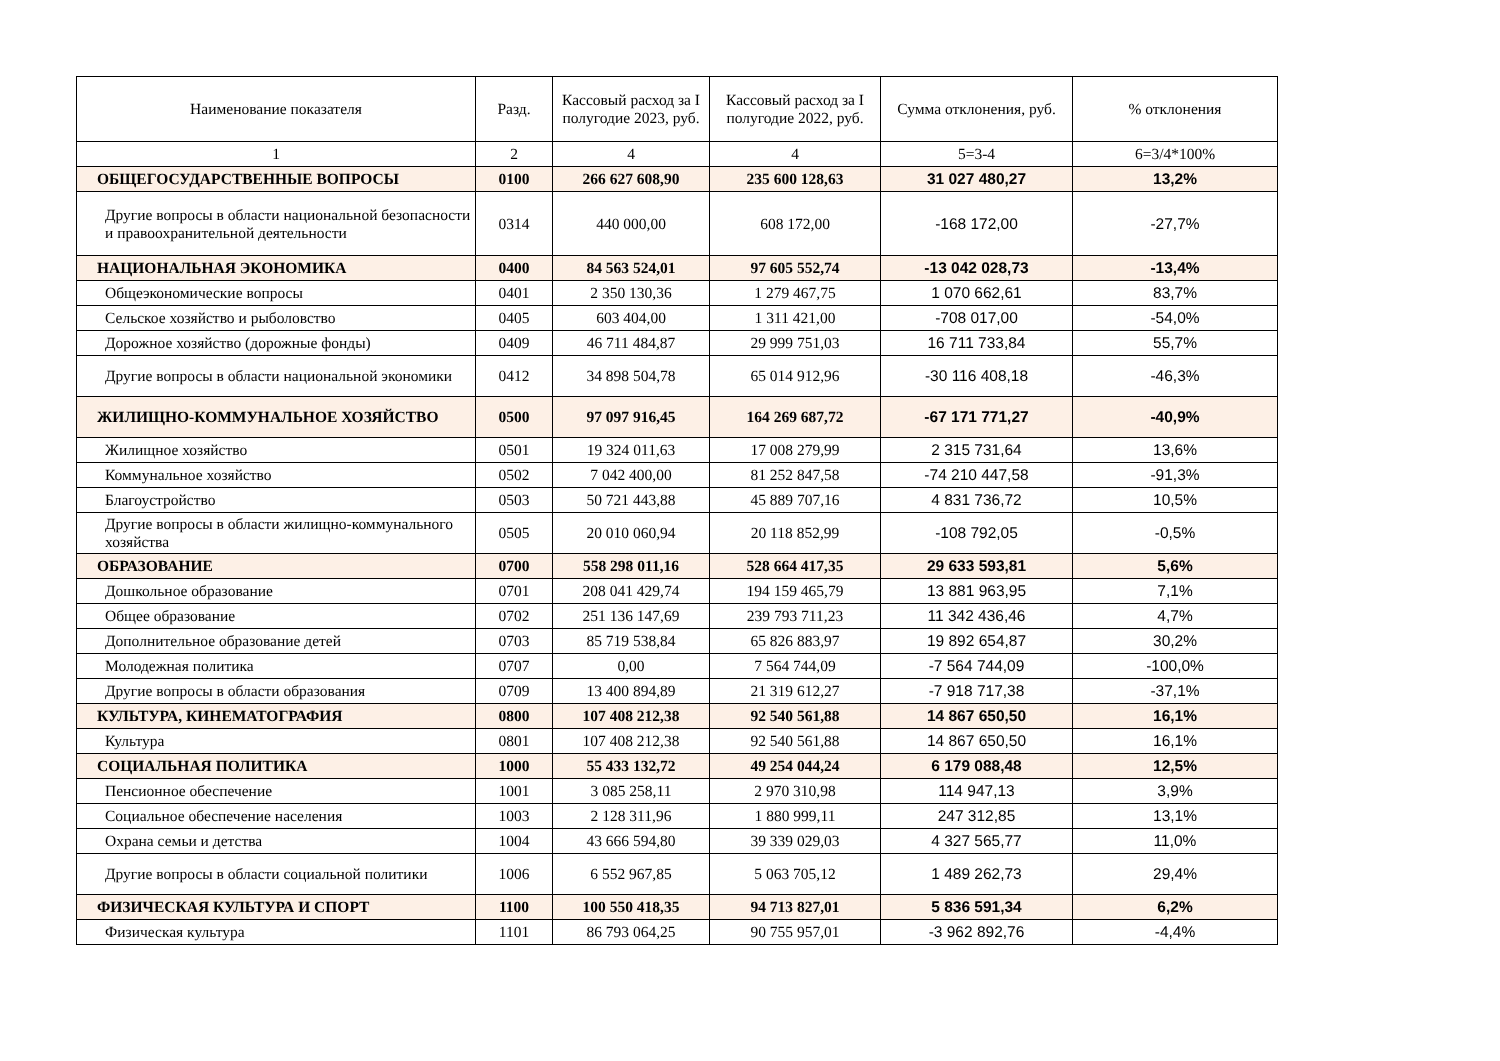| Наименование показателя | Разд. | Кассовый расход за I полугодие 2023, руб. | Кассовый расход за I полугодие 2022, руб. | Сумма отклонения, руб. | % отклонения |
| --- | --- | --- | --- | --- | --- |
| 1 | 2 | 4 | 4 | 5=3-4 | 6=3/4*100% |
| ОБЩЕГОСУДАРСТВЕННЫЕ ВОПРОСЫ | 0100 | 266 627 608,90 | 235 600 128,63 | 31 027 480,27 | 13,2% |
| Другие вопросы в области национальной безопасности и правоохранительной деятельности | 0314 | 440 000,00 | 608 172,00 | -168 172,00 | -27,7% |
| НАЦИОНАЛЬНАЯ ЭКОНОМИКА | 0400 | 84 563 524,01 | 97 605 552,74 | -13 042 028,73 | -13,4% |
| Общеэкономические вопросы | 0401 | 2 350 130,36 | 1 279 467,75 | 1 070 662,61 | 83,7% |
| Сельское хозяйство и рыболовство | 0405 | 603 404,00 | 1 311 421,00 | -708 017,00 | -54,0% |
| Дорожное хозяйство (дорожные фонды) | 0409 | 46 711 484,87 | 29 999 751,03 | 16 711 733,84 | 55,7% |
| Другие вопросы в области национальной экономики | 0412 | 34 898 504,78 | 65 014 912,96 | -30 116 408,18 | -46,3% |
| ЖИЛИЩНО-КОММУНАЛЬНОЕ ХОЗЯЙСТВО | 0500 | 97 097 916,45 | 164 269 687,72 | -67 171 771,27 | -40,9% |
| Жилищное хозяйство | 0501 | 19 324 011,63 | 17 008 279,99 | 2 315 731,64 | 13,6% |
| Коммунальное хозяйство | 0502 | 7 042 400,00 | 81 252 847,58 | -74 210 447,58 | -91,3% |
| Благоустройство | 0503 | 50 721 443,88 | 45 889 707,16 | 4 831 736,72 | 10,5% |
| Другие вопросы в области жилищно-коммунального хозяйства | 0505 | 20 010 060,94 | 20 118 852,99 | -108 792,05 | -0,5% |
| ОБРАЗОВАНИЕ | 0700 | 558 298 011,16 | 528 664 417,35 | 29 633 593,81 | 5,6% |
| Дошкольное образование | 0701 | 208 041 429,74 | 194 159 465,79 | 13 881 963,95 | 7,1% |
| Общее образование | 0702 | 251 136 147,69 | 239 793 711,23 | 11 342 436,46 | 4,7% |
| Дополнительное образование детей | 0703 | 85 719 538,84 | 65 826 883,97 | 19 892 654,87 | 30,2% |
| Молодежная политика | 0707 | 0,00 | 7 564 744,09 | -7 564 744,09 | -100,0% |
| Другие вопросы в области образования | 0709 | 13 400 894,89 | 21 319 612,27 | -7 918 717,38 | -37,1% |
| КУЛЬТУРА, КИНЕМАТОГРАФИЯ | 0800 | 107 408 212,38 | 92 540 561,88 | 14 867 650,50 | 16,1% |
| Культура | 0801 | 107 408 212,38 | 92 540 561,88 | 14 867 650,50 | 16,1% |
| СОЦИАЛЬНАЯ ПОЛИТИКА | 1000 | 55 433 132,72 | 49 254 044,24 | 6 179 088,48 | 12,5% |
| Пенсионное обеспечение | 1001 | 3 085 258,11 | 2 970 310,98 | 114 947,13 | 3,9% |
| Социальное обеспечение населения | 1003 | 2 128 311,96 | 1 880 999,11 | 247 312,85 | 13,1% |
| Охрана семьи и детства | 1004 | 43 666 594,80 | 39 339 029,03 | 4 327 565,77 | 11,0% |
| Другие вопросы в области социальной политики | 1006 | 6 552 967,85 | 5 063 705,12 | 1 489 262,73 | 29,4% |
| ФИЗИЧЕСКАЯ КУЛЬТУРА И СПОРТ | 1100 | 100 550 418,35 | 94 713 827,01 | 5 836 591,34 | 6,2% |
| Физическая культура | 1101 | 86 793 064,25 | 90 755 957,01 | -3 962 892,76 | -4,4% |